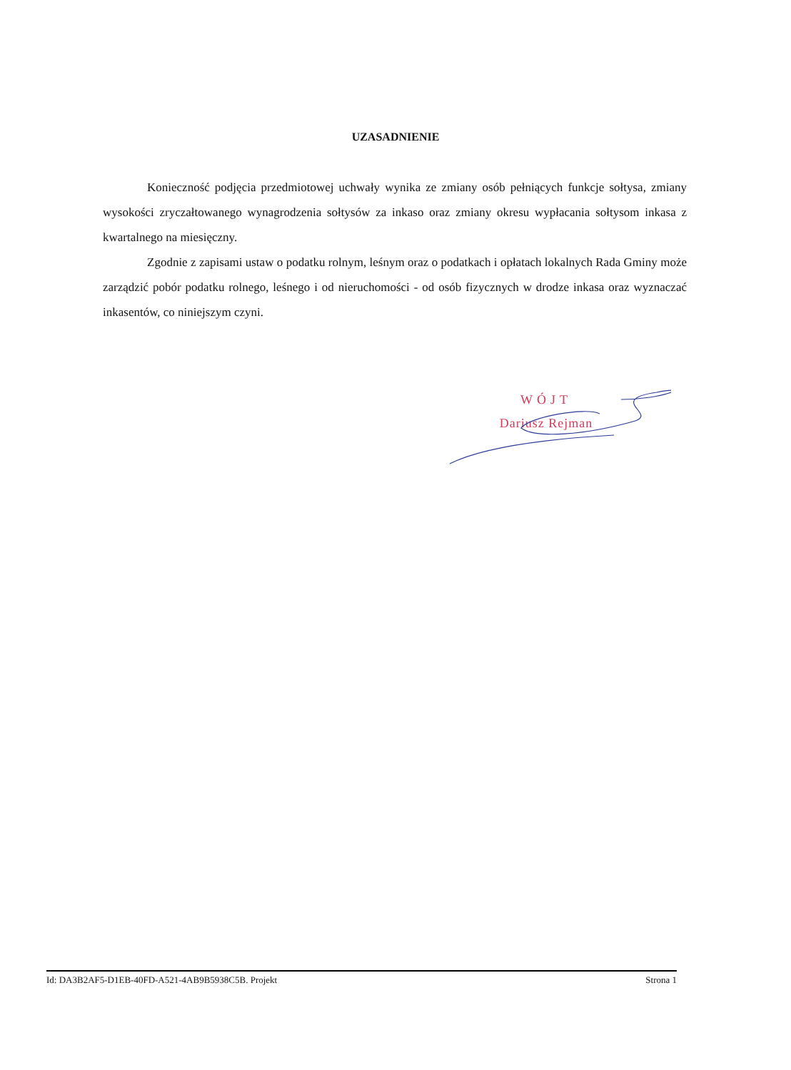UZASADNIENIE
Konieczność podjęcia przedmiotowej uchwały wynika ze zmiany osób pełniących funkcje sołtysa, zmiany wysokości zryczałtowanego wynagrodzenia sołtysów za inkaso oraz zmiany okresu wypłacania sołtysom inkasa z kwartalnego na miesięczny.
Zgodnie z zapisami ustaw o podatku rolnym, leśnym oraz o podatkach i opłatach lokalnych Rada Gminy może zarządzić pobór podatku rolnego, leśnego i od nieruchomości - od osób fizycznych w drodze inkasa oraz wyznaczać inkasentów, co niniejszym czyni.
WÓJT
Dariusz Rejman
Id: DA3B2AF5-D1EB-40FD-A521-4AB9B5938C5B. Projekt Strona 1